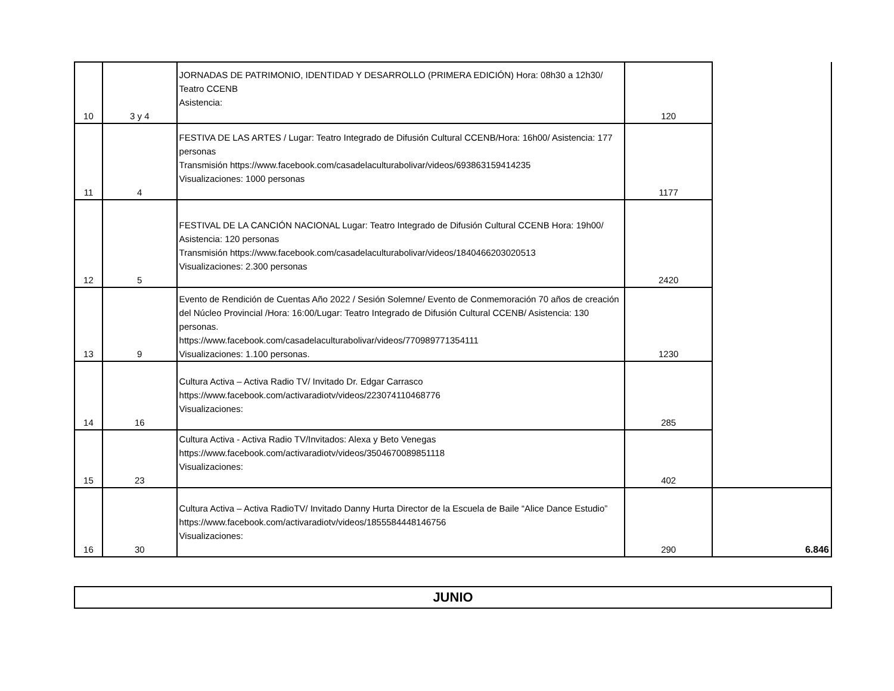| 10 | 3 y 4 | JORNADAS DE PATRIMONIO, IDENTIDAD Y DESARROLLO (PRIMERA EDICIÓN) Hora: 08h30 a 12h30/ Teatro CCENB Asistencia: | 120 | |
| 11 | 4 | FESTIVA DE LAS ARTES / Lugar: Teatro Integrado de Difusión Cultural CCENB/Hora: 16h00/ Asistencia: 177 personas Transmisión https://www.facebook.com/casadelaculturabolivar/videos/693863159414235 Visualizaciones: 1000 personas | 1177 | |
| 12 | 5 | FESTIVAL DE LA CANCIÓN NACIONAL Lugar: Teatro Integrado de Difusión Cultural CCENB Hora: 19h00/ Asistencia: 120 personas Transmisión https://www.facebook.com/casadelaculturabolivar/videos/1840466203020513 Visualizaciones: 2.300 personas | 2420 | |
| 13 | 9 | Evento de Rendición de Cuentas Año 2022 / Sesión Solemne/ Evento de Conmemoración 70 años de creación del Núcleo Provincial /Hora: 16:00/Lugar: Teatro Integrado de Difusión Cultural CCENB/ Asistencia: 130 personas. https://www.facebook.com/casadelaculturabolivar/videos/770989771354111 Visualizaciones: 1.100 personas. | 1230 | |
| 14 | 16 | Cultura Activa – Activa Radio TV/ Invitado Dr. Edgar Carrasco https://www.facebook.com/activaradiotv/videos/223074110468776 Visualizaciones: | 285 | |
| 15 | 23 | Cultura Activa - Activa Radio TV/Invitados: Alexa y Beto Venegas https://www.facebook.com/activaradiotv/videos/3504670089851118 Visualizaciones: | 402 | |
| 16 | 30 | Cultura Activa – Activa RadioTV/ Invitado Danny Hurta Director de la Escuela de Baile “Alice Dance Estudio” https://www.facebook.com/activaradiotv/videos/1855584448146756 Visualizaciones: | 290 | 6.846 |
JUNIO